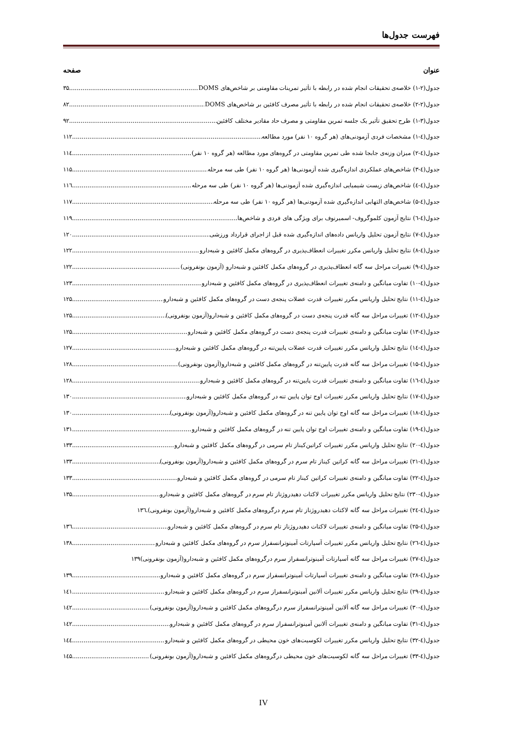فهرست جدول‌ها
عنوان صفحه
جدول(۲-۱) خلاصه‌ی تحقیقات انجام شده در رابطه با تأثیر تمرینات مقاومتی بر شاخص‌های DOMS ۳۵
جدول(۲-۲) خلاصه‌ی تحقیقات انجام شده در رابطه با تأثیر مصرف کافئین بر شاخص‌های DOMS ۸۲
جدول(۳-۱) طرح تحقیق تأثیر یک جلسه تمرین مقاومتی و مصرف حاد مقادیر مختلف کافئین ۹۲
جدول(٤-۱) مشخصات فردی آزمودنی‌های (هر گروه ۱۰ نفر) مورد مطالعه ۱۱۲
جدول(٤-۲) میزان وزنه‌ی جابجا شده طی تمرین مقاومتی در گروه‌های مورد مطالعه (هر گروه ۱۰ نفر) ۱۱٤
جدول(٤-۳) شاخص‌های عملکردی اندازه‌گیری شده آزمودنی‌ها (هر گروه ۱۰ نفر) طی سه مرحله ۱۱۵
جدول(٤-٤) شاخص‌های زیست شیمیایی اندازه‌گیری شده آزمودنی‌ها (هر گروه ۱۰ نفر) طی سه مرحله ۱۱٦
جدول(٤-۵) شاخص‌های التهابی اندازه‌گیری شده آزمودنی‌ها (هر گروه ۱۰ نفر) طی سه مرحله ۱۱۷
جدول(٤-٦) نتایج آزمون کلموگروف- اسمیرنوف برای ویژگی های فردی و شاخص‌ها ۱۱۹
جدول(٤-۷) نتایج آزمون تحلیل واریانس داده‌های اندازه‌گیری شده قبل از اجرای قرارداد ورزشی ۱۲۰
جدول(٤-۸) نتایج تحلیل واریانس مکرر تغییرات انعطاف‌پذیری در گروه‌های مکمل کافئین و شبه‌دارو ۱۲۲
جدول(٤-۹) تغییرات مراحل سه گانه انعطاف‌پذیری در گروه‌های مکمل کافئین و شبه‌دارو (آزمون بونفرونی) ۱۲۲
جدول(٤-۱۰) تفاوت میانگین و دامنه‌ی تغییرات انعطاف‌پذیری در گروه‌های مکمل کافئین و شبه‌دارو ۱۲۳
جدول(٤-۱۱) نتایج تحلیل واریانس مکرر تغییرات قدرت عضلات پنجه‌ی دست در گروه‌های مکمل کافئین و شبه‌دارو ۱۲۵
جدول(٤-۱۲) تغییرات مراحل سه گانه قدرت پنجه‌ی دست در گروه‌های مکمل کافئین و شبه‌دارو(آزمون بونفرونی) ۱۲۵
جدول(٤-۱۳) تفاوت میانگین و دامنه‌ی تغییرات قدرت پنجه‌ی دست در گروه‌های مکمل کافئین و شبه‌دارو ۱۲۵
جدول(٤-۱٤) نتایج تحلیل واریانس مکرر تغییرات قدرت عضلات پایین‌تنه در گروه‌های مکمل کافئین و شبه‌دارو ۱۲۷
جدول(٤-۱۵) تغییرات مراحل سه گانه قدرت پایین‌تنه در گروه‌های مکمل کافئین و شبه‌دارو(آزمون بونفرونی) ۱۲۸
جدول(٤-۱٦) تفاوت میانگین و دامنه‌ی تغییرات قدرت پایین‌تنه در گروه‌های مکمل کافئین و شبه‌دارو ۱۲۸
جدول(٤-۱۷) نتایج تحلیل واریانس مکرر تغییرات اوج توان پایین تنه در گروه‌های مکمل کافئین و شبه‌دارو ۱۳۰
جدول(٤-۱۸) تغییرات مراحل سه گانه اوج توان پایین تنه در گروه‌های مکمل کافئین و شبه‌دارو(آزمون بونفرونی) ۱۳۰
جدول(٤-۱۹) تفاوت میانگین و دامنه‌ی تغییرات اوج توان پایین تنه در گروه‌های مکمل کافئین و شبه‌دارو ۱۳۱
جدول(٤-۲۰) نتایج تحلیل واریانس مکرر تغییرات کراتین‌کیناز تام سرمی در گروه‌های مکمل کافئین و شبه‌دارو ۱۳۳
جدول(٤-۲۱) تغییرات مراحل سه گانه کراتین کیناز تام سرم در گروه‌های مکمل کافئین و شبه‌دارو(آزمون بونفرونی) ۱۳۳
جدول(٤-۲۲) تفاوت میانگین و دامنه‌ی تغییرات کراتین کیناز تام سرمی در گروه‌های مکمل کافئین و شبه‌دارو ۱۳۳
جدول(٤-۲۳۰) نتایج تحلیل واریانس مکرر تغییرات لاکتات دهیدروژناز تام سرم در گروه‌های مکمل کافئین و شبه‌دارو ۱۳۵
جدول(٤-۲٤) تغییرات مراحل سه گانه لاکتات دهیدروژناز تام سرم درگروه‌های مکمل کافئین و شبه‌دارو(آزمون بونفرونی). ۱۳٦
جدول(٤-۲۵) تفاوت میانگین و دامنه‌ی تغییرات لاکتات دهیدروژناز تام سرم در گروه‌های مکمل کافئین و شبه‌دارو ۱۳٦
جدول(٤-۲٦) نتایج تحلیل واریانس مکرر تغییرات آسپارتات آمینوترانسفراز سرم در گروه‌های مکمل کافئین و شبه‌دارو ۱۳۸
جدول(٤-۲۷) تغییرات مراحل سه گانه آسپارتات آمینوترانسفراز سرم درگروه‌های مکمل کافئین و شبه‌دارو(آزمون بونفرونی) ۱۳۹
جدول(٤-۲۸) تفاوت میانگین و دامنه‌ی تغییرات آسپارتات آمینوترانسفراز سرم در گروه‌های مکمل کافئین و شبه‌دارو ۱۳۹
جدول(٤-۲۹) نتایج تحلیل واریانس مکرر تغییرات آلانین آمینوترانسفراز سرم در گروه‌های مکمل کافئین و شبه‌دارو ۱٤۱
جدول(٤-۳۰) تغییرات مراحل سه گانه آلانین آمینوترانسفراز سرم درگروه‌های مکمل کافئین و شبه‌دارو(آزمون بونفرونی) ۱٤۲
جدول(٤-۳۱) تفاوت میانگین و دامنه‌ی تغییرات آلانین آمینوترانسفراز سرم در گروه‌های مکمل کافئین و شبه‌دارو ۱٤۲
جدول(٤-۳۲) نتایج تحلیل واریانس مکرر تغییرات لکوسیت‌های خون محیطی در گروه‌های مکمل کافئین و شبه‌دارو ۱٤٤
جدول(٤-۳۳) تغییرات مراحل سه گانه لکوسیت‌های خون محیطی درگروه‌های مکمل کافئین و شبه‌دارو(آزمون بونفرونی) ۱٤۵
IV